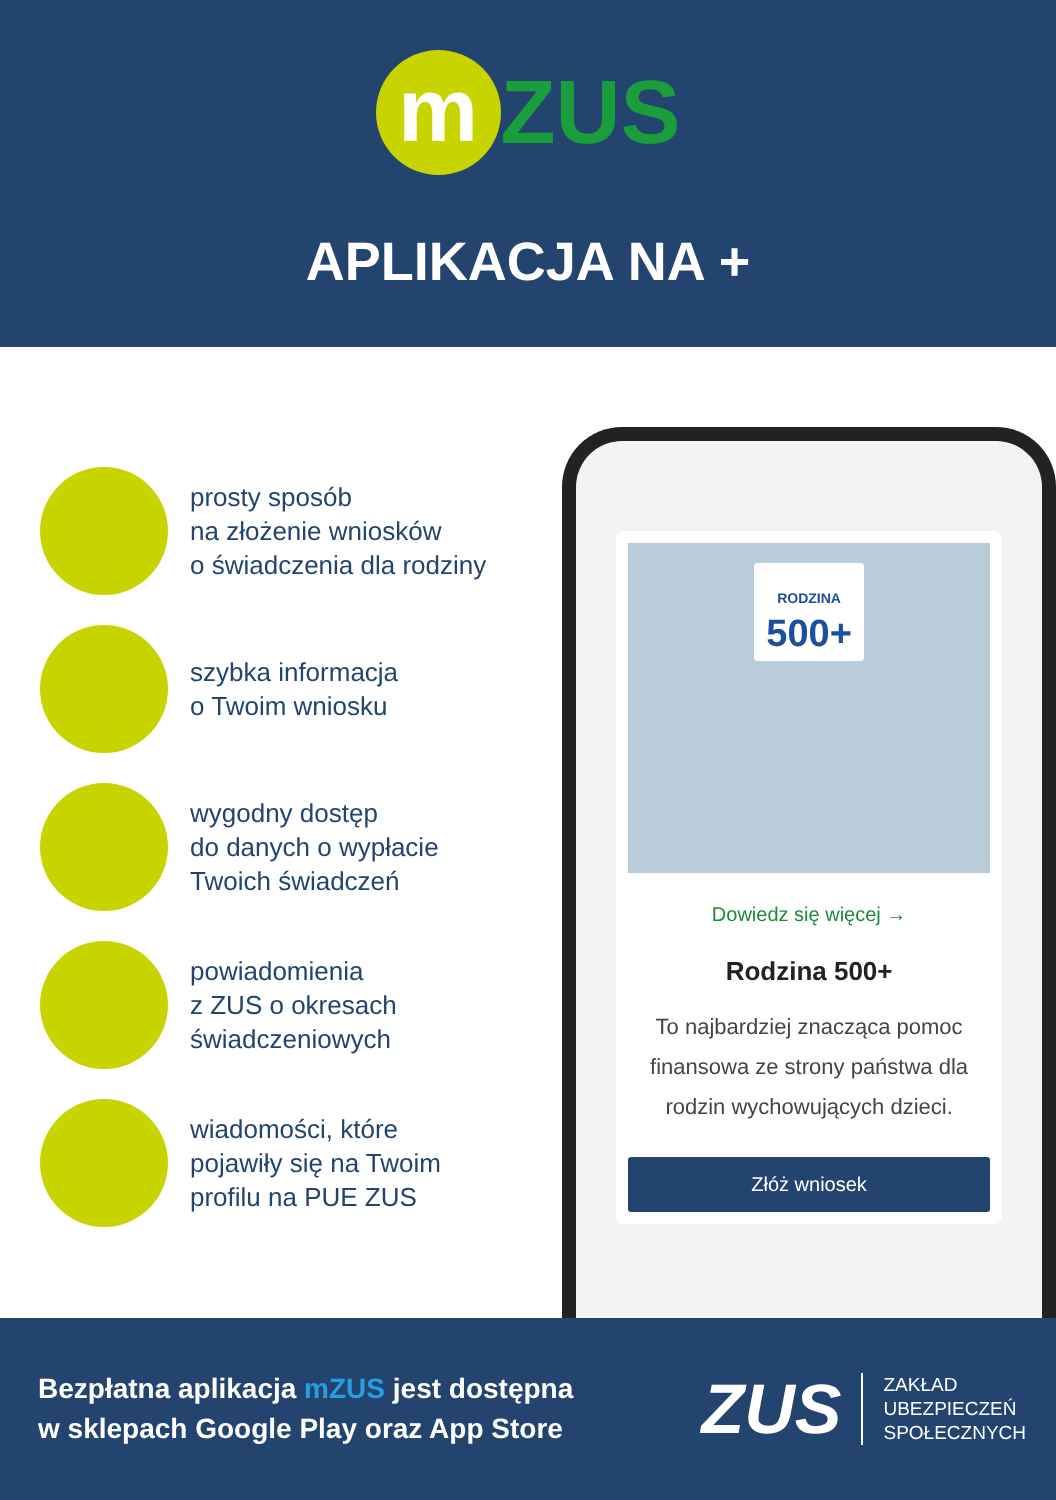m ZUS
APLIKACJA NA +
prosty sposób
na złożenie wniosków
o świadczenia dla rodziny
szybka informacja
o Twoim wniosku
wygodny dostęp
do danych o wypłacie
Twoich świadczeń
powiadomienia
z ZUS o okresach
świadczeniowych
wiadomości, które
pojawiły się na Twoim
profilu na PUE ZUS
RODZINA
500+
Dowiedz się więcej →
Rodzina 500+
To najbardziej znacząca pomoc finansowa ze strony państwa dla rodzin wychowujących dzieci.
Złóż wniosek
Bezpłatna aplikacja mZUS jest dostępna
w sklepach Google Play oraz App Store
ZUS ZAKŁAD
UBEZPIECZEŃ
SPOŁECZNYCH